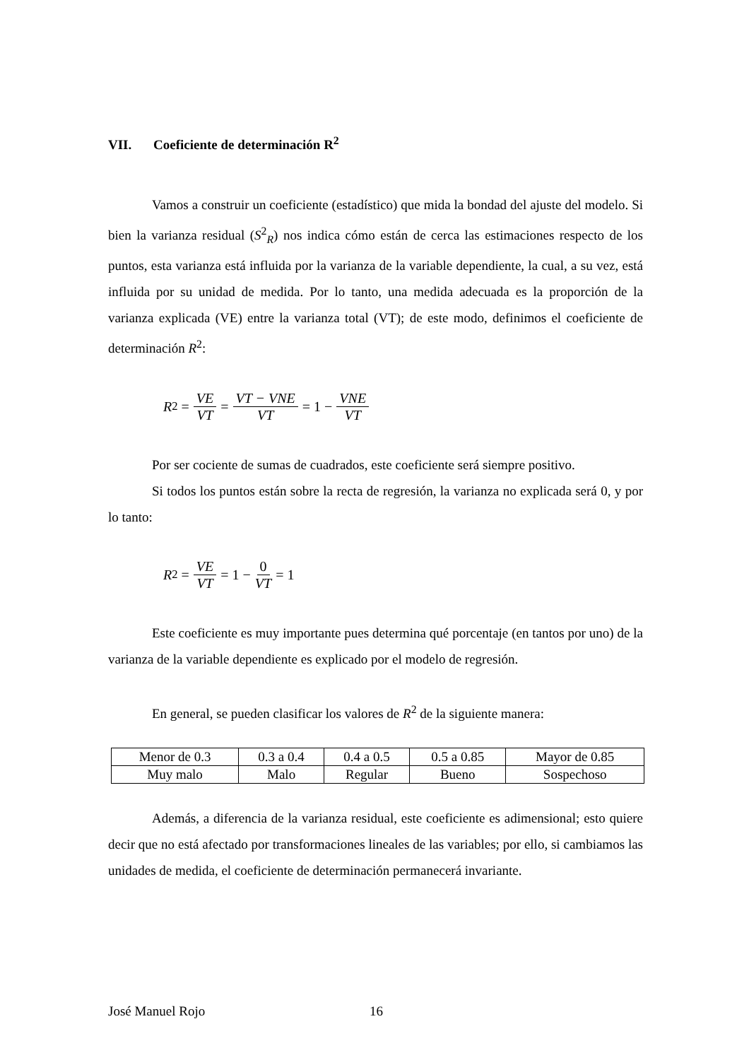VII. Coeficiente de determinación R<sup>2</sup>
Vamos a construir un coeficiente (estadístico) que mida la bondad del ajuste del modelo. Si bien la varianza residual (S<sup>2</sup><sub>R</sub>) nos indica cómo están de cerca las estimaciones respecto de los puntos, esta varianza está influida por la varianza de la variable dependiente, la cual, a su vez, está influida por su unidad de medida. Por lo tanto, una medida adecuada es la proporción de la varianza explicada (VE) entre la varianza total (VT); de este modo, definimos el coeficiente de determinación R<sup>2</sup>:
R<sup>2</sup> = VE VT = VT − VNE VT = 1 − VNE VT
Por ser cociente de sumas de cuadrados, este coeficiente será siempre positivo.
Si todos los puntos están sobre la recta de regresión, la varianza no explicada será 0, y por lo tanto:
R<sup>2</sup> = VE VT = 1 − 0 VT = 1
Este coeficiente es muy importante pues determina qué porcentaje (en tantos por uno) de la varianza de la variable dependiente es explicado por el modelo de regresión.
En general, se pueden clasificar los valores de R<sup>2</sup> de la siguiente manera:
| Menor de 0.3 | 0.3 a 0.4 | 0.4 a 0.5 | 0.5 a 0.85 | Mayor de 0.85 |
| Muy malo | Malo | Regular | Bueno | Sospechoso |
Además, a diferencia de la varianza residual, este coeficiente es adimensional; esto quiere decir que no está afectado por transformaciones lineales de las variables; por ello, si cambiamos las unidades de medida, el coeficiente de determinación permanecerá invariante.
José Manuel Rojo 16